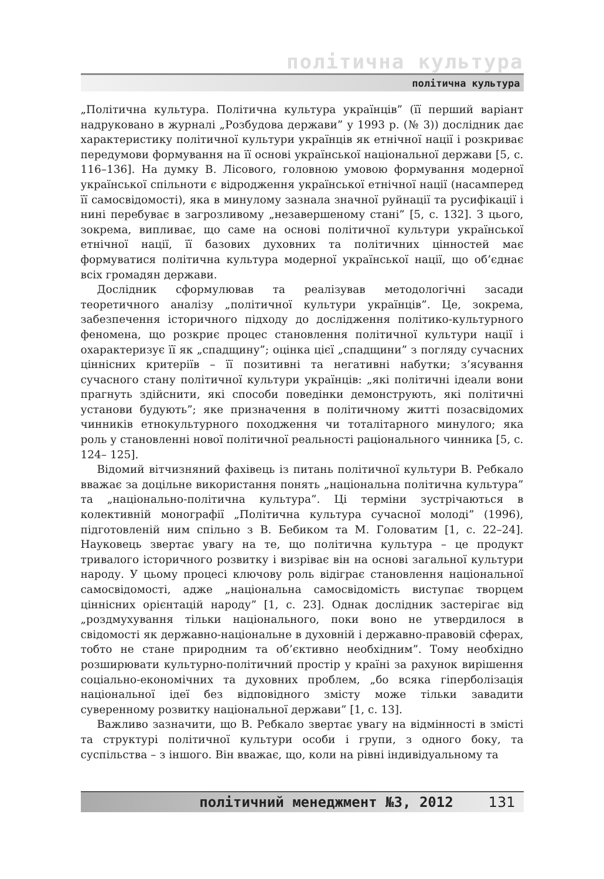політична культура
політична культура
„Політична культура. Політична культура українців” (її перший варіант надруковано в журналі „Розбудова держави” у 1993 р. (№ 3)) дослідник дає характеристику політичної культури українців як етнічної нації і розкриває передумови формування на її основі української національної держави [5, с. 116–136]. На думку В. Лісового, головною умовою формування модерної української спільноти є відродження української етнічної нації (насамперед її самосвідомості), яка в минулому зазнала значної руйнації та русифікації і нині перебуває в загрозливому „незавершеному стані” [5, с. 132]. З цього, зокрема, випливає, що саме на основі політичної культури української етнічної нації, її базових духовних та політичних цінностей має формуватися політична культура модерної української нації, що об’єднає всіх громадян держави.
Дослідник сформулював та реалізував методологічні засади теоретичного аналізу „політичної культури українців”. Це, зокрема, забезпечення історичного підходу до дослідження політико-культурного феномена, що розкриє процес становлення політичної культури нації і охарактеризує її як „спадщину”; оцінка цієї „спадщини” з погляду сучасних ціннісних критеріїв – її позитивні та негативні набутки; з’ясування сучасного стану політичної культури українців: „які політичні ідеали вони прагнуть здійснити, які способи поведінки демонструють, які політичні установи будують”; яке призначення в політичному житті позасвідомих чинників етнокультурного походження чи тоталітарного минулого; яка роль у становленні нової політичної реальності раціонального чинника [5, с. 124– 125].
Відомий вітчизняний фахівець із питань політичної культури В. Ребкало вважає за доцільне використання понять „національна політична культура” та „національно-політична культура”. Ці терміни зустрічаються в колективній монографії „Політична культура сучасної молоді” (1996), підготовленій ним спільно з В. Бебиком та М. Головатим [1, с. 22–24]. Науковець звертає увагу на те, що політична культура – це продукт тривалого історичного розвитку і визріває він на основі загальної культури народу. У цьому процесі ключову роль відіграє становлення національної самосвідомості, адже „національна самосвідомість виступає творцем ціннісних орієнтацій народу” [1, с. 23]. Однак дослідник застерігає від „роздмухування тільки національного, поки воно не утвердилося в свідомості як державно-національне в духовній і державно-правовій сферах, тобто не стане природним та об’єктивно необхідним”. Тому необхідно розширювати культурно-політичний простір у країні за рахунок вирішення соціально-економічних та духовних проблем, „бо всяка гіперболізація національної ідеї без відповідного змісту може тільки завадити суверенному розвитку національної держави” [1, с. 13].
Важливо зазначити, що В. Ребкало звертає увагу на відмінності в змісті та структурі політичної культури особи і групи, з одного боку, та суспільства – з іншого. Він вважає, що, коли на рівні індивідуальному та
політичний менеджмент №3, 2012 131